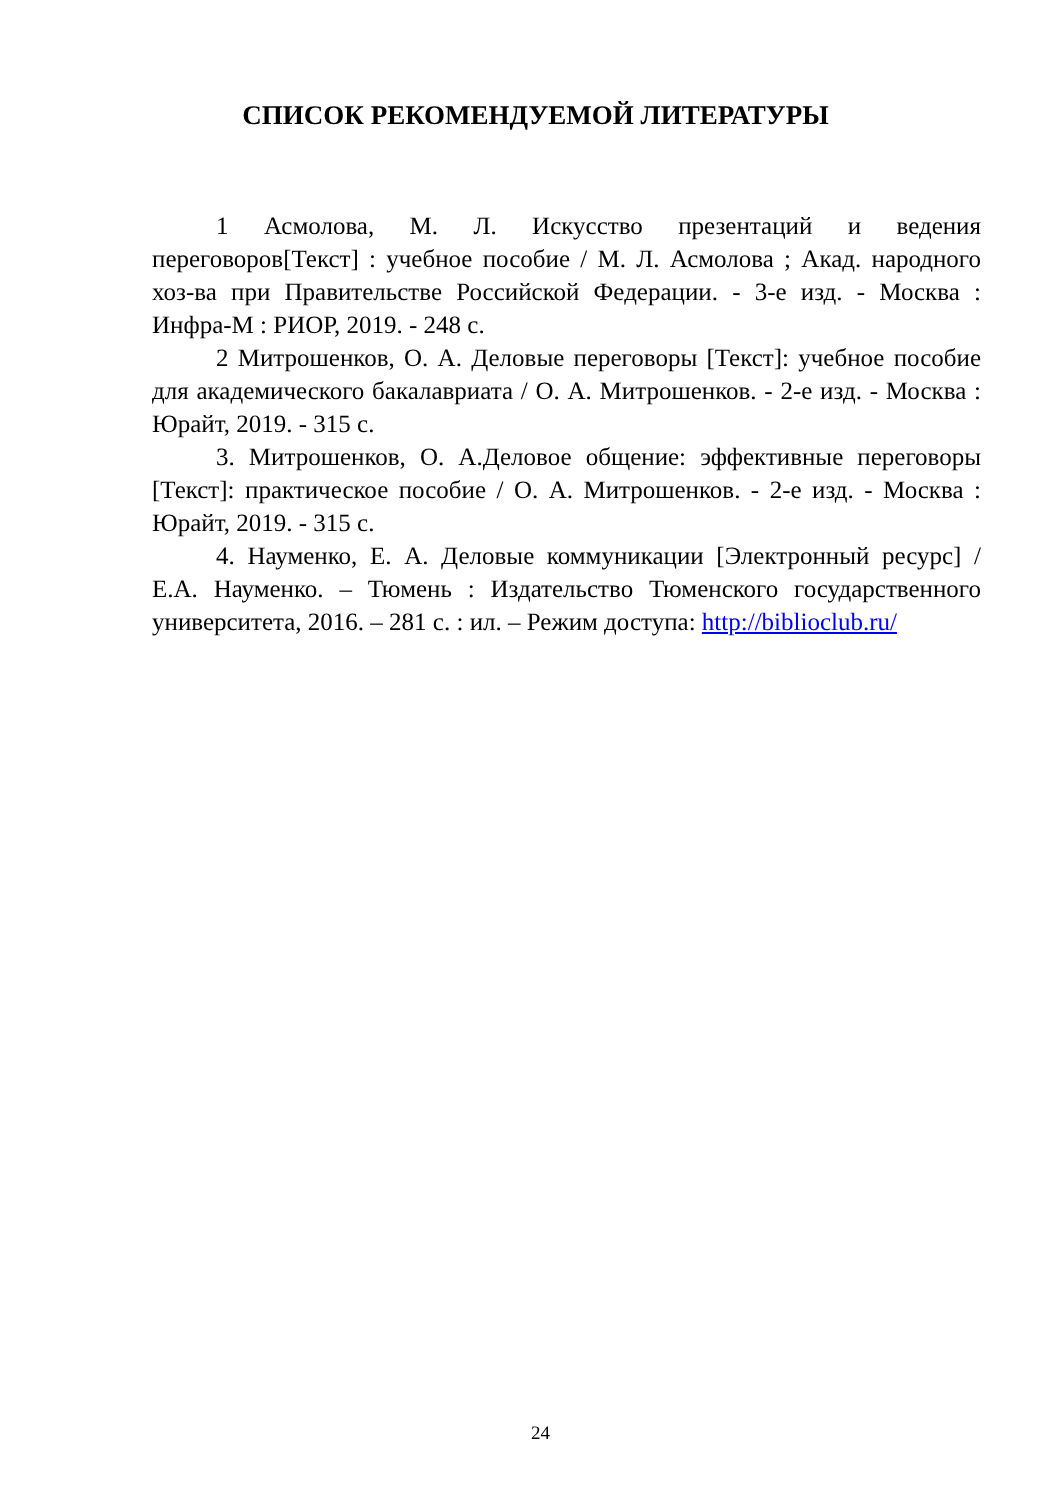СПИСОК РЕКОМЕНДУЕМОЙ ЛИТЕРАТУРЫ
1 Асмолова, М. Л. Искусство презентаций и ведения переговоров[Текст] : учебное пособие / М. Л. Асмолова ; Акад. народного хоз-ва при Правительстве Российской Федерации. - 3-е изд. - Москва : Инфра-М : РИОР, 2019. - 248 с.
2 Митрошенков, О. А. Деловые переговоры [Текст]: учебное пособие для академического бакалавриата / О. А. Митрошенков. - 2-е изд. - Москва : Юрайт, 2019. - 315 с.
3. Митрошенков, О. А.Деловое общение: эффективные переговоры [Текст]: практическое пособие / О. А. Митрошенков. - 2-е изд. - Москва : Юрайт, 2019. - 315 с.
4. Науменко, Е. А. Деловые коммуникации [Электронный ресурс] / Е.А. Науменко. – Тюмень : Издательство Тюменского государственного университета, 2016. – 281 с. : ил. – Режим доступа: http://biblioclub.ru/
24